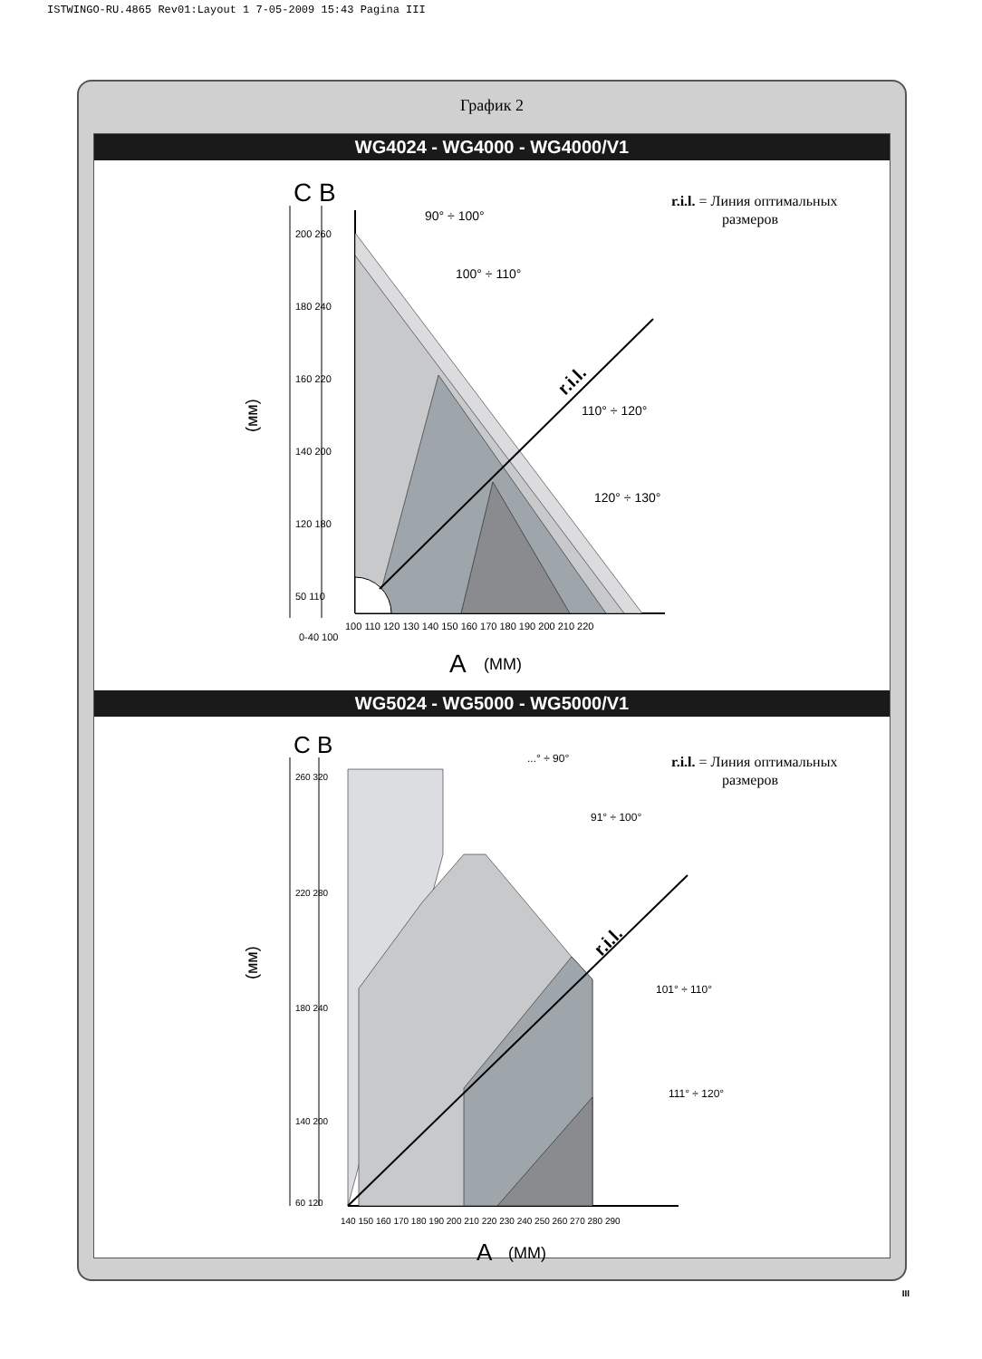ISTWINGO-RU.4865 Rev01:Layout 1 7-05-2009 15:43 Pagina III
График 2
WG4024 - WG4000 - WG4000/V1
C B
r.i.l. = Линия оптимальных
размеров
r.i.l.
90° ÷ 100°
100° ÷ 110°
110° ÷ 120°
120° ÷ 130°
0-40 100
100 110 120 130 140 150 160 170 180 190 200 210 220
A
(MM)
(мм)
200 260
180 240
160 220
140 200
120 180
50 110
WG5024 - WG5000 - WG5000/V1
C B
r.i.l. = Линия оптимальных
размеров
r.i.l.
...° ÷ 90°
91° ÷ 100°
101° ÷ 110°
111° ÷ 120°
140 150 160 170 180 190 200 210 220 230 240 250 260 270 280 290
A
(MM)
(мм)
260 320
220 280
180 240
140 200
60 120
III